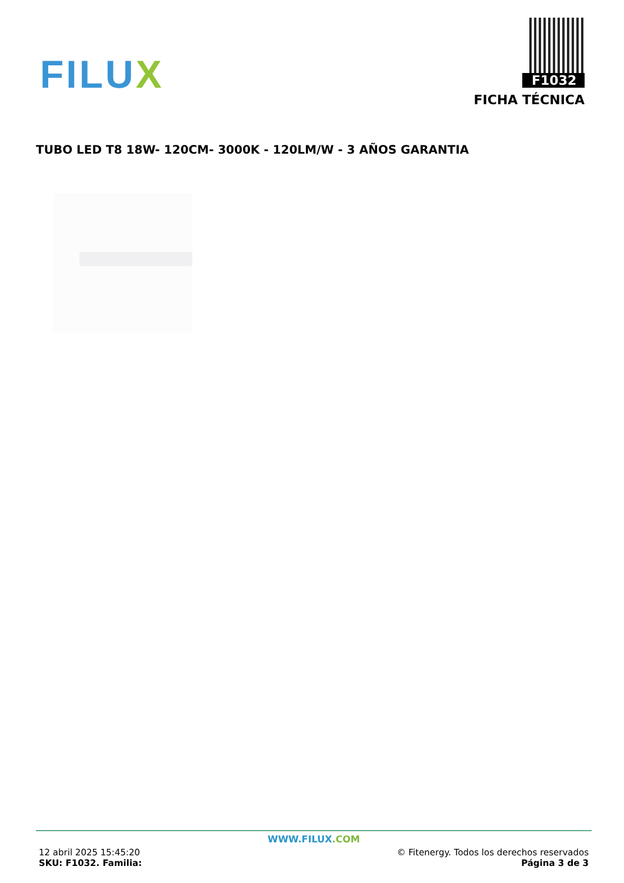FILUX
F1032
FICHA TÉCNICA
TUBO LED T8 18W- 120CM- 3000K - 120LM/W - 3 AÑOS GARANTIA
WWW.FILUX.COM
12 abril 2025 15:45:20
SKU: F1032. Familia:
© Fitenergy. Todos los derechos reservados
Página 3 de 3